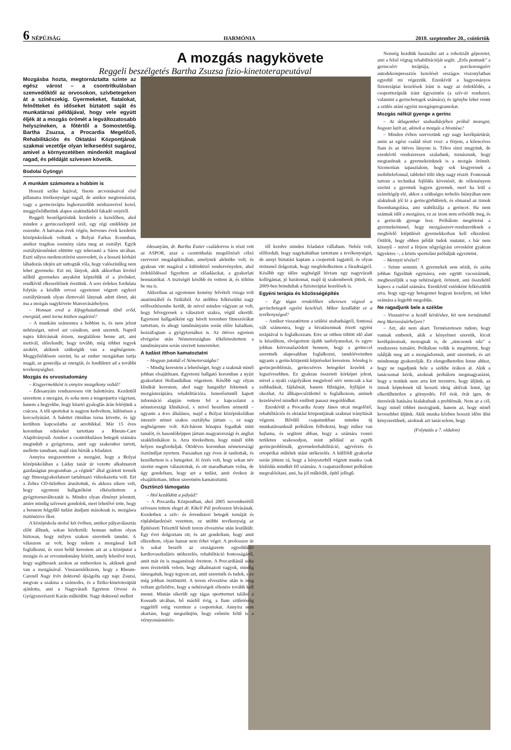6 NÉPÚJSÁG HARMÓNIA 2018. szeptember 20., csütörtök
A mozgás nagykövete
Reggeli beszélgetés Bartha Zsuzsa fizio-kinetoterapeutával
Mozgásba hozta, megtornáztatta szinte az egész várost – a csontritkulásban szenvedőktől az orvosokon, szívbetegeken át a színészekig. Gyermekeket, fiatalokat, felnőtteket és időseket biztatott saját és munkatársai példájával, hogy vele együtt éljék át a mozgás örömét a legváltozatosabb helyszíneken, a főtértől a Somostetőig. Bartha Zsuzsa, a Procardia Megelőző, Rehabilitációs és Oktatási Központjának szakmai vezetője olyan lelkesedést sugároz, amivel a környezetében mindenkit magával ragad, és példáját szívesen követik.
Bodolai Gyöngyi
A munkám számomra a hobbim is
Hosszú szőke hajával, finom arcvonásaival első pillanatra törékenységet sugall, de amikor megtornásztat, vagy a gerincterápia legkorszerűbb módszereivel kezel, meggyőződhetünk alapos szaktudásból fakadó erejéről.
Reggeli beszélgetésünk kezdetén a kezelőben, ahol minden a gerincoszlopról szól, egy régi emlékkép jut eszembe. A hatvanas évek végén, hetvenes évek kezdetén középiskolások voltunk a Bolyai Farkas líceumban, amikor tragikus esemény rázta meg az osztályt. Egyik osztálytársnőnket elütötte egy teherautó a Sáros utcában. Eszti súlyos medencetörést szenvedett, és a hosszú kórházi lábadozás idején azt suttogták róla, hogy valószínűleg nem lehet gyermeke. Ezt mi, lányok, akik akkoriban kivétel nélkül gyermekes anyaként képzeltük el a jövőnket, rendkívül elkeserítőnek éreztünk. A sors érdekes fordulata folytán a később orvosi egyetemet végzett egykori osztálytársunk olyan életrevaló lánynak adott életet, aki ma a mozgás nagykövete Marosvásárhelyen.
– Honnan ered a kifogyhatatlannak tűnő erőd, energiád, amit torna közben sugárzol?
– A munkám számomra a hobbim is, és nem jelent nehézséget, mivel azt csinálom, amit szeretek. Napról napra kihívásnak érzem, megtalálom benne azt, ami motivál, előrelendít, hogy tovább, még többet tegyek azokért, akiknek szükségük van a segítségemre. Meggyőződésem szerint, ha az ember mozgásban tartja magát, az generálja az energiát, és lendületet ad a további tevékenységhez.
Mozgás és orvostudomány
– Kisgyermekként is ennyire mozgékony voltál?
– Édesanyám rendszeresen vitt balettórára. Kezdettől szerettem a mozgást, és soha nem a tengerpartra vágytam, hanem a hegyekbe, hogy kitartó gyaloglás árán felérjünk a csúcsra. A téli sportokat is nagyon kedveltem, különösen a korcsolyázást. A balettet ritmikus torna követte, és így kerültem kapcsolatba az aerobikkal. Már 15 éves koromban edzéseket tartottam a Rheum-Care Alapítványnál. Amikor a csontritkulásos betegek számára megindult a gyógytorna, amit egy szakember tartott, mellette tanultam, majd rám bízták a feladatot.
Annyira megszerettem a mozgást, hogy a Bolyai középiskolában a Láday tanár úr vezette alkalmazott gazdaságtan programban „a cégünk” által gyártott termék egy fitneszgyakorlatsort tartalmazó videokazetta volt. Ezt a Zebra CD-üzletben árusítottuk, és akkora sikere volt, hogy egyetemi hallgatóként elkészítettem a gyógytornaváltozatát is. Mindez olyan élményt jelentett, amire mindig szívesen gondolok, mert lehetővé tette, hogy a bennem felgyűlő tudást átadjam másoknak is, mozgásra ösztönözve őket.
A középiskola utolsó két évében, amikor pályaválasztás előtt álltunk, sokan kérdezték: honnan tudom olyan biztosan, hogy milyen szakon szeretnék tanulni. A válaszom az volt, hogy nekem a mozgással kell foglalkozni, és ezen belül kerestem azt az a középutat a mozgás és az orvostudomány között, amely lehetővé teszi, hogy segíthessek azokon az embereken is, akiknek gond van a mozgásával. Visszaemlékszem, hogy a Rheum-Carenél Nagy Irén doktornő újságolta egy nap: Zsuzsi, megvan a szakma a számodra, és a fiziko-kinetoterápiát ajánlotta, ami a Nagyváradi Egyetem Orvosi és Gyógyszerészeti Karán működött. Nagy doktornő mellett
édesanyám, dr. Bartha Eszter családorvos is részt vett az ASPOR, azaz a csontritkulás megelőzését célzó szervezet megalapításában, amelynek alelnöke volt, és gyakran vitt magával a különböző rendezvényekre, ahol érdeklődéssel figyeltem az előadásokat, a gyakorlati bemutatókat. A tisztségét később én vettem át, és töltöm be ma is.
Akkoriban az egyetemre kemény felvételi vizsga volt anatómiából és fizikából. Az utóbbra felkészülni nagy erőfeszítésembe került, de mivel minden vágyam az volt, hogy felvegyenek a választott szakra, végül sikerült. Egyetemi hallgatóként egy bérelt teremben fitneszórákat tartottam, és ahogy tanulmányaim során előre haladtam, hozzáfogtam a gyógytornához is. Az ötéves egyetem elvégzése után Németországban tökéletesítettem a tanulmányaim során szerzett ismereteket.
A tudást itthon kamatoztatni
– Hogyan jutottál el Németországba?
– Mindig kerestem a lehetőséget, hogy a szakmát minél jobban elsajátítsam. Egyetemi hallgató koromban a nyári gyakorlatot Hollandiában végeztem. Később egy olyan klinikát kerestem, ahol nagy hangsúlyt fektetnek a mozgásterápiára, rehabilitációra. Ismerősömtől kapott információ alapján vettem fel a kapcsolatot a németországi klinikával, s mivel beszélem németül – ugyanis a 4-es általános, majd a Bolyai középiskolában intenzív német szakos osztályba jártam –, ez nagy segítségemre volt. Két-három hónapra fogadtak mint tanulót, és hasonlóképpen jártam magyarországi és angliai szakklinikákon is. Arra törekedtem, hogy minél több helyen megforduljak. Ötödéves koromban németországi ösztöndíjat nyertem. Passauban egy éven át tanítottak, és kezelhettem is a betegeket. Jó érzés volt, hogy sokan név szerint engem választottak, és ott maradhattam volna, de úgy gondoltam, hogy azt a tudást, amit éveken át elsajátítottam, itthon szeretném kamatoztatni.
Ösztönző támogatás
– Hol kezdődött a pályád?
– A Procardia Központban, ahol 2005 novemberétől szívesen tettem eleget dr. Kikeli Pál professzor hívásának. Kezdetben a szív- és érrendszeri betegek tornáját és röplabdaedzését vezettem, ez utóbbi tevékenység az Építészeti Tröszttől bérelt terem elvesztése után leszűkült. Egy évet dolgoztam ott, és azt gondoltam, hogy amit elkezdtem, olyan hamar nem érhet véget. A professzor úr is sokat beszélt az országszerte egyedülálló kardiovaszkuláris utókezelés, rehabilitáció fontosságáról, amit már én is magaménak éreztem. A Procardiánál soha nem éreztették velem, hogy alkalmazott vagyok, mindig támogattak, hogy tegyem azt, amit szeretnék és tudok, s ez még jobban ösztönzött. A terem elvesztése után is meg voltam győződve, hogy a nehézségek ellenére tovább kell menni. Miután sikerült egy tágas sporttermet találni a Kossuth utcában, bő másfél évig, a fiam születéséig reggeltől estig vezettem a csoportokat. Annyira nem akartam, hogy megszűnjön, hogy erőmön felül is a vérnyomásmérés-
től kezdve minden feladatot vállaltam. Nehéz volt, előfordult, hogy nagykabátban tartottam a tevékenységet, de annyi biztatást kaptam a csoportok tagjaitól, és olyan örömmel dolgoztak, hogy megfeledkeztem a fáradtságról. Később egy időre segítségül hívtam egy nagyváradi kollégámat, jó barátomat, majd új szakemberek jöttek, és 2009-ben beindultak a fizioterápiai kezelések is.
Egyéni terápia és közösségépítés
– Egy tágas rendelőben sikeresen végzed a gerincbetegek egyéni kezelését. Mikor kezdődött ez a tevékenységed?
– Amikor visszatértem a szülési szabadságról, fontossá vált számomra, hogy a hivatásomnak érzett egyéni terápiával is foglalkozzam. Erre az otthon töltött idő alatt is készültem, elvégeztem újabb tanfolyamokat, és egyre jobban körvonalazódott bennem, hogy a gerinccel szeretnék alaposabban foglalkozni, tanulóéveimben ugyanis a gerincközpontú képzéseket kerestem. Jelenleg is gerincproblémás, gerincsérves betegeket kezelek a legszívesebben. Ez gyakran összetett kórképet jelent, mivel a nyaki csigolyákon megjelenő sérv nemcsak a kar zsibbadását, fájdalmát, hanem fülzúgást, fejfájást is okozhat. Az állkapocsízülettel is foglalkozom, aminek kezelésével mindkét említett panasz megoldódhat.
Ezenkívül a Procardia Arany János utcai megelőző, rehabilitációs és oktatási központjának szakmai irányítását végzem. Bővülő csapatunkban minden új munkatársunknál próbálom felfedezni, hogy mihez van hajlama, és segíteni abban, hogy a számára vonzó területen szakosodjon, mint például az egyéb gerincproblémák, gyermekrehabilitáció, agyvérzés és ortopédiai műtétek utáni utókezelés. A külföldi gyakorlat során jöttem rá, hogy a kényszerből végzett munka csak kínlódás mindkét fél számára. A csapatszellemet próbálom megvalósítani, ami, ha jól működik, építő jellegű.
Nemrég kezdtük használni azt a robotizált gépezetet, ami a felső végtag rehabilitációját segíti. „Erős pontunk” a gerincsérv terápiája, a porckorongsérv autodekompressziós kezelését országos viszonylatban egyedül mi végezzük. Ezenkívül a hagyományos fizioterápiai kezelések iránt is nagy az érdeklődés, a csoportterápiák iránt úgyszintén (a szív-ér rendszeri, valamint a gerincbetegek számára), és igénybe lehet venni a szülés utáni egyéni mozgásprogramokat.
Mozgás nélkül gyenge a gerinc
– Az átlagember szabadidejében próbál mozogni, hogyan lazít az, akinek a mozgás a hivatása?
– Minden évben szervezünk egy nagy kerékpártúrát, amin az egész család részt vesz: a férjem, a kilencéves fiam és az ötéves lányom is. Télen sízni megyünk, de ezenkívül rendszeresen szaladunk, tornászunk, hogy megtanítsuk a gyermekeinknek is a mozgás örömét. Szomorúan tapasztalom, hogy sok kisgyermek a mobiltelefonnal, tablettel tölti ideje nagy részét. Fontosnak tartom a technikai fejlődés követését, de véleményem szerint a gyermek legyen gyermek, mert ha leül a számítógép elé, akkor a szükséges terhelés hiányában nem alakulnak jól ki a gerincgörbületek, és elmarad az izmok finomhangolása, ami stabilizálja a gerincet. Ha nem szánnak időt a mozgásra, ez az izom nem erősödik meg, és a gerincük gyenge lesz. Próbálom megértetni a gyermekeimmel, hogy mozgásszerv-rendszerüknek a megfelelő kiépülését gyermekkorban kell elkezdeni. Örülök, hogy ebben példát tudok mutatni, s bár nem könnyű – mivel a férjem nőgyógyász orvosként gyakran ügyeletes –, a közös sportolást próbáljuk egyeztetni.
– Mennyit tévézel?
– Szinte semmit. A gyermekek sem nézik, és azóta jobban figyelünk egymásra, este együtt vacsorázunk, megbeszéljük a nap nehézségeit, örömeit, ami összekötő kapocs a család számára. Ezenkívül esténként felkészülök arra, hogy egy-egy betegemet hogyan kezeljem, mi lehet számára a legjobb megoldás.
Ne ragadjunk bele a székbe
– Visszatérve a kezdő kérdéshez, kit nem tornáztattál meg Marosvásárhelyen?
– Azt, aki nem akart. Természetesen tudom, hogy vannak emberek, akik a kényelmet szeretik, kicsit kerékpároznak, mozognak is, de „nincsenek oda” a rendszeres tornáért. Próbálom velük is megértetni, hogy találják meg azt a mozgásformát, amit szeretnek, és azt mindennap gyakorolják. Ez elengedhetetlen lenne ahhoz, hogy ne ragadjunk bele a székbe órákon át. Akik a tanácsomat kérik, azoknak próbálom megmagyarázni, hogy a testünk nem arra lett teremtve, hogy üljünk, az izmok képtelenek túl hosszú ideig aktívak lenni, így elkerülhetetlen a görnyedés. Fél órát, órát igen, de tizenórák hatására kialakulnak a problémák. Nem az a cél, hogy minél többet mozogjunk, hanem az, hogy minél kevesebbet üljünk. Akik munka közben hosszú időre ülni kényszerülnek, azoknak azt tanácsolom, hogy
(Folytatás a 7. oldalon)